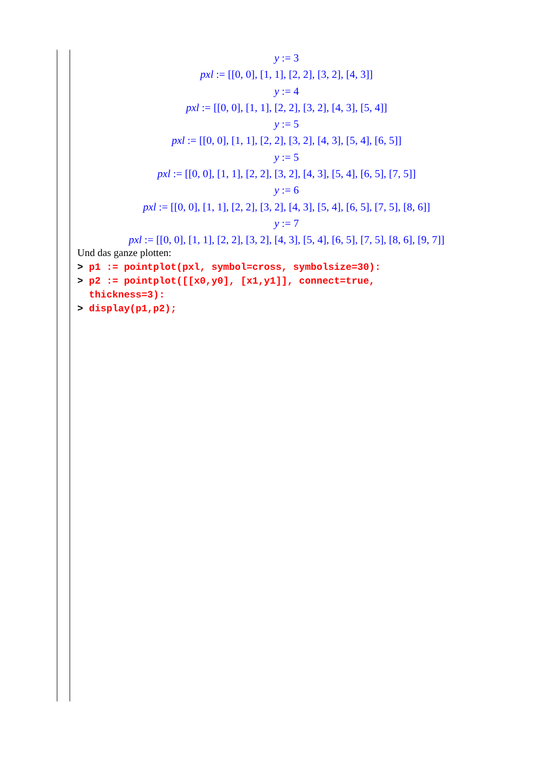y := 3
pxl := [[0, 0], [1, 1], [2, 2], [3, 2], [4, 3]]
y := 4
pxl := [[0, 0], [1, 1], [2, 2], [3, 2], [4, 3], [5, 4]]
y := 5
pxl := [[0, 0], [1, 1], [2, 2], [3, 2], [4, 3], [5, 4], [6, 5]]
y := 5
pxl := [[0, 0], [1, 1], [2, 2], [3, 2], [4, 3], [5, 4], [6, 5], [7, 5]]
y := 6
pxl := [[0, 0], [1, 1], [2, 2], [3, 2], [4, 3], [5, 4], [6, 5], [7, 5], [8, 6]]
y := 7
pxl := [[0, 0], [1, 1], [2, 2], [3, 2], [4, 3], [5, 4], [6, 5], [7, 5], [8, 6], [9, 7]]
Und das ganze plotten:
> p1 := pointplot(pxl, symbol=cross, symbolsize=30):
> p2 := pointplot([[x0,y0], [x1,y1]], connect=true,
thickness=3):
> display(p1,p2);